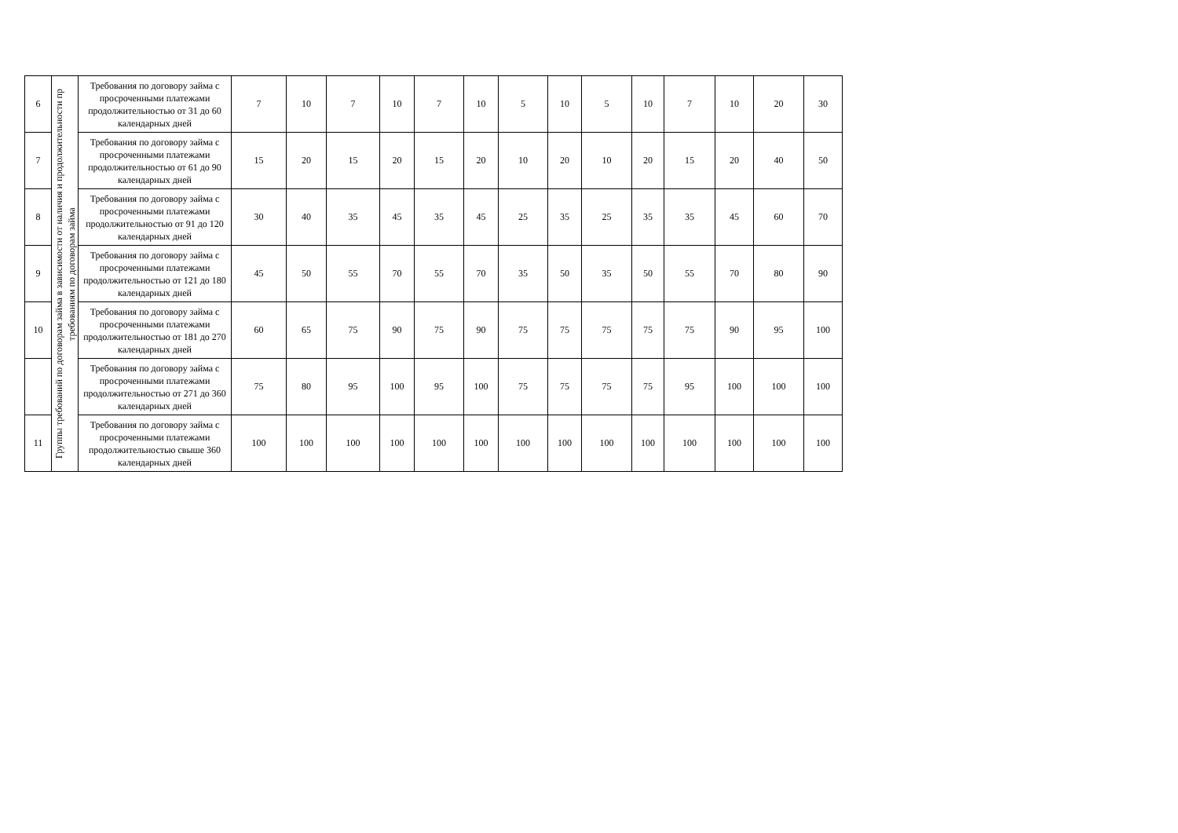| 6 | Группы требований по договорам займа в зависимости от наличия и продолжительности пр требованиям по договорам займа | Требования по договору займа с просроченными платежами продолжительностью от 31 до 60 календарных дней | 7 | 10 | 7 | 10 | 7 | 10 | 5 | 10 | 5 | 10 | 7 | 10 | 20 | 30 |
| 7 | | Требования по договору займа с просроченными платежами продолжительностью от 61 до 90 календарных дней | 15 | 20 | 15 | 20 | 15 | 20 | 10 | 20 | 10 | 20 | 15 | 20 | 40 | 50 |
| 8 | | Требования по договору займа с просроченными платежами продолжительностью от 91 до 120 календарных дней | 30 | 40 | 35 | 45 | 35 | 45 | 25 | 35 | 25 | 35 | 35 | 45 | 60 | 70 |
| 9 | | Требования по договору займа с просроченными платежами продолжительностью от 121 до 180 календарных дней | 45 | 50 | 55 | 70 | 55 | 70 | 35 | 50 | 35 | 50 | 55 | 70 | 80 | 90 |
| 10 | | Требования по договору займа с просроченными платежами продолжительностью от 181 до 270 календарных дней | 60 | 65 | 75 | 90 | 75 | 90 | 75 | 75 | 75 | 75 | 75 | 90 | 95 | 100 |
| | | Требования по договору займа с просроченными платежами продолжительностью от 271 до 360 календарных дней | 75 | 80 | 95 | 100 | 95 | 100 | 75 | 75 | 75 | 75 | 95 | 100 | 100 | 100 |
| 11 | | Требования по договору займа с просроченными платежами продолжительностью свыше 360 календарных дней | 100 | 100 | 100 | 100 | 100 | 100 | 100 | 100 | 100 | 100 | 100 | 100 | 100 | 100 |